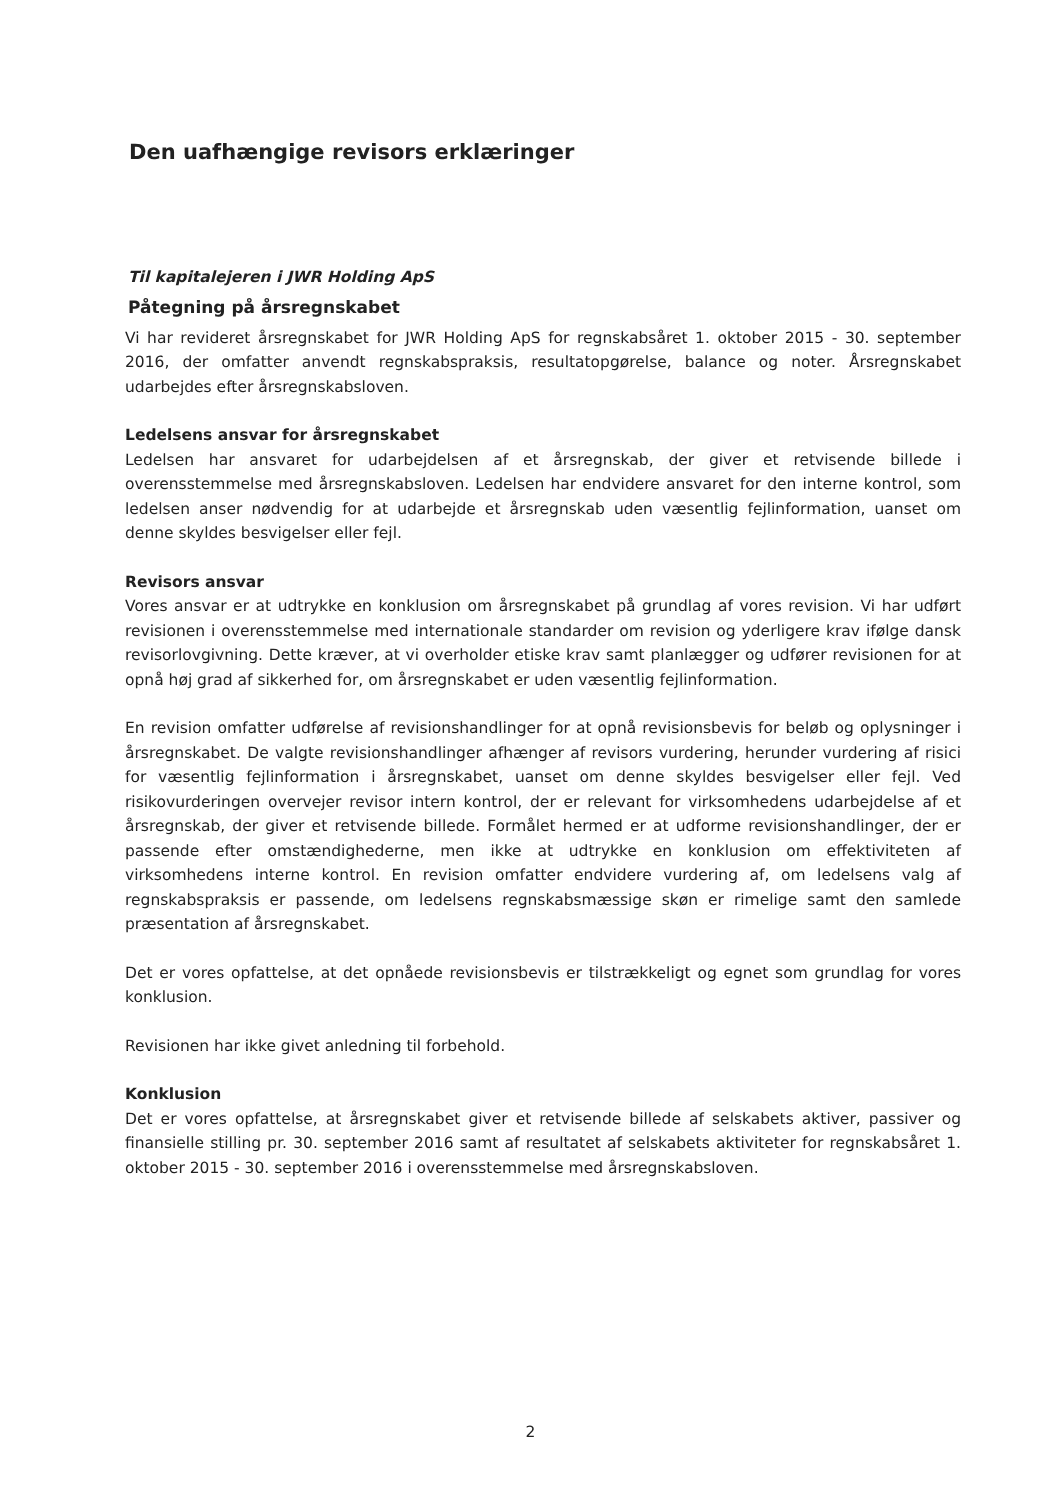Den uafhængige revisors erklæringer
Til kapitalejeren i JWR Holding ApS
Påtegning på årsregnskabet
Vi har revideret årsregnskabet for JWR Holding ApS for regnskabsåret 1. oktober 2015 - 30. september 2016, der omfatter anvendt regnskabspraksis, resultatopgørelse, balance og noter. Årsregnskabet udarbejdes efter årsregnskabsloven.
Ledelsens ansvar for årsregnskabet
Ledelsen har ansvaret for udarbejdelsen af et årsregnskab, der giver et retvisende billede i overensstemmelse med årsregnskabsloven. Ledelsen har endvidere ansvaret for den interne kontrol, som ledelsen anser nødvendig for at udarbejde et årsregnskab uden væsentlig fejlinformation, uanset om denne skyldes besvigelser eller fejl.
Revisors ansvar
Vores ansvar er at udtrykke en konklusion om årsregnskabet på grundlag af vores revision. Vi har udført revisionen i overensstemmelse med internationale standarder om revision og yderligere krav ifølge dansk revisorlovgivning. Dette kræver, at vi overholder etiske krav samt planlægger og udfører revisionen for at opnå høj grad af sikkerhed for, om årsregnskabet er uden væsentlig fejlinformation.
En revision omfatter udførelse af revisionshandlinger for at opnå revisionsbevis for beløb og oplysninger i årsregnskabet. De valgte revisionshandlinger afhænger af revisors vurdering, herunder vurdering af risici for væsentlig fejlinformation i årsregnskabet, uanset om denne skyldes besvigelser eller fejl. Ved risikovurderingen overvejer revisor intern kontrol, der er relevant for virksomhedens udarbejdelse af et årsregnskab, der giver et retvisende billede. Formålet hermed er at udforme revisionshandlinger, der er passende efter omstændighederne, men ikke at udtrykke en konklusion om effektiviteten af virksomhedens interne kontrol. En revision omfatter endvidere vurdering af, om ledelsens valg af regnskabspraksis er passende, om ledelsens regnskabsmæssige skøn er rimelige samt den samlede præsentation af årsregnskabet.
Det er vores opfattelse, at det opnåede revisionsbevis er tilstrækkeligt og egnet som grundlag for vores konklusion.
Revisionen har ikke givet anledning til forbehold.
Konklusion
Det er vores opfattelse, at årsregnskabet giver et retvisende billede af selskabets aktiver, passiver og finansielle stilling pr. 30. september 2016 samt af resultatet af selskabets aktiviteter for regnskabsåret 1. oktober 2015 - 30. september 2016 i overensstemmelse med årsregnskabsloven.
2